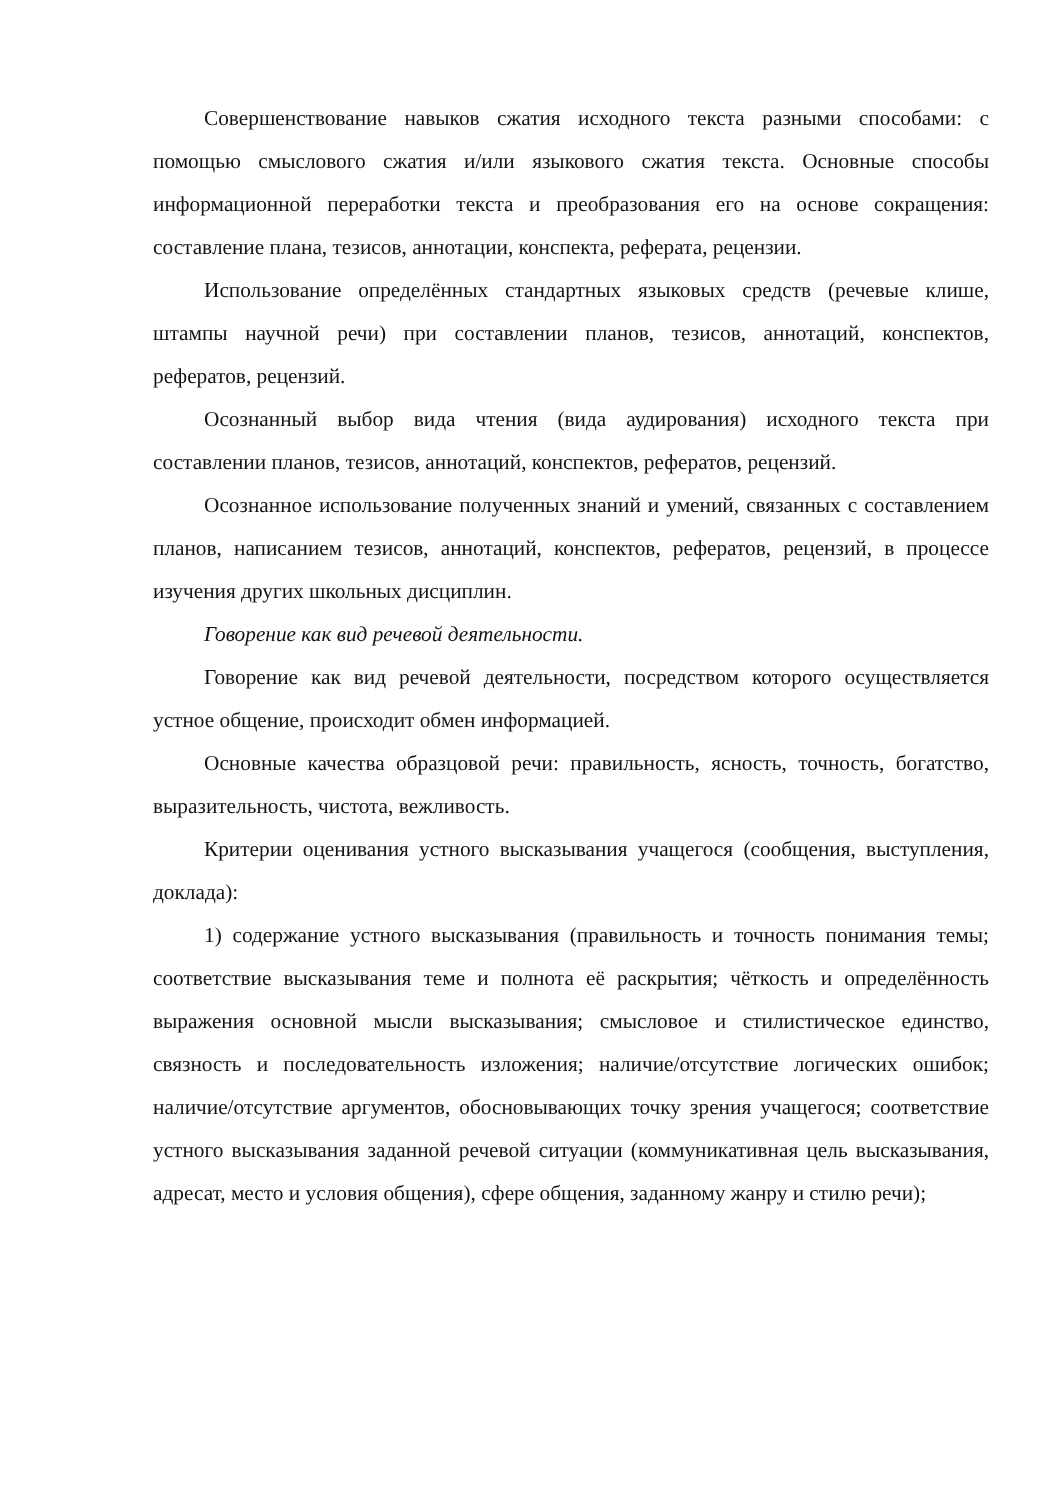Совершенствование навыков сжатия исходного текста разными способами: с помощью смыслового сжатия и/или языкового сжатия текста. Основные способы информационной переработки текста и преобразования его на основе сокращения: составление плана, тезисов, аннотации, конспекта, реферата, рецензии.
Использование определённых стандартных языковых средств (речевые клише, штампы научной речи) при составлении планов, тезисов, аннотаций, конспектов, рефератов, рецензий.
Осознанный выбор вида чтения (вида аудирования) исходного текста при составлении планов, тезисов, аннотаций, конспектов, рефератов, рецензий.
Осознанное использование полученных знаний и умений, связанных с составлением планов, написанием тезисов, аннотаций, конспектов, рефератов, рецензий, в процессе изучения других школьных дисциплин.
Говорение как вид речевой деятельности.
Говорение как вид речевой деятельности, посредством которого осуществляется устное общение, происходит обмен информацией.
Основные качества образцовой речи: правильность, ясность, точность, богатство, выразительность, чистота, вежливость.
Критерии оценивания устного высказывания учащегося (сообщения, выступления, доклада):
1) содержание устного высказывания (правильность и точность понимания темы; соответствие высказывания теме и полнота её раскрытия; чёткость и определённость выражения основной мысли высказывания; смысловое и стилистическое единство, связность и последовательность изложения; наличие/отсутствие логических ошибок; наличие/отсутствие аргументов, обосновывающих точку зрения учащегося; соответствие устного высказывания заданной речевой ситуации (коммуникативная цель высказывания, адресат, место и условия общения), сфере общения, заданному жанру и стилю речи);